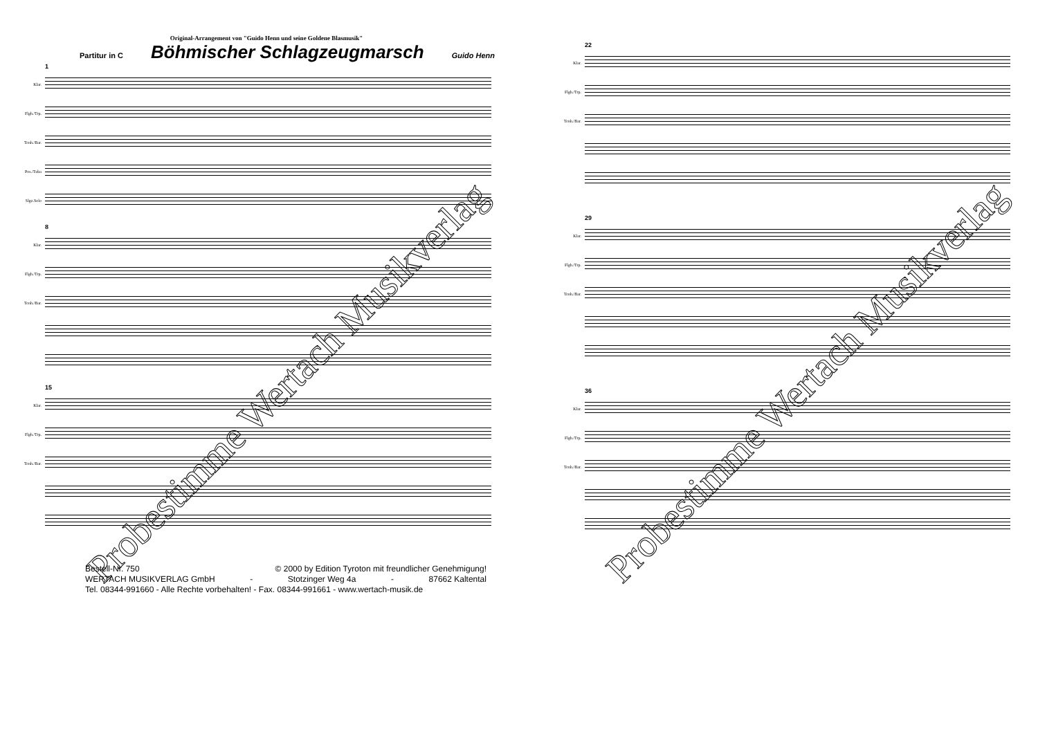Original-Arrangement von "Guido Henn und seine Goldene Blasmusik"
Partitur in C
Böhmischer Schlagzeugmarsch
Guido Henn
1
Klar.
Flgh./Trp.
Tenh./Bar.
Pos./Tuba
Slgz.Solo
8
Klar.
Flgh./Trp.
Tenh./Bar.
15
Klar.
Flgh./Trp.
Tenh./Bar.
Bestell-Nr. 750 © 2000 by Edition Tyroton mit freundlicher Genehmigung!
WERTACH MUSIKVERLAG GmbH - Stotzinger Weg 4a - 87662 Kaltental
Tel. 08344-991660 - Alle Rechte vorbehalten! - Fax. 08344-991661 - www.wertach-musik.de
Probestimme Wertach Musikverlag
22
Klar.
Flgh./Trp.
Tenh./Bar.
29
Klar.
Flgh./Trp.
Tenh./Bar.
36
Klar.
Flgh./Trp.
Tenh./Bar.
Probestimme Wertach Musikverlag